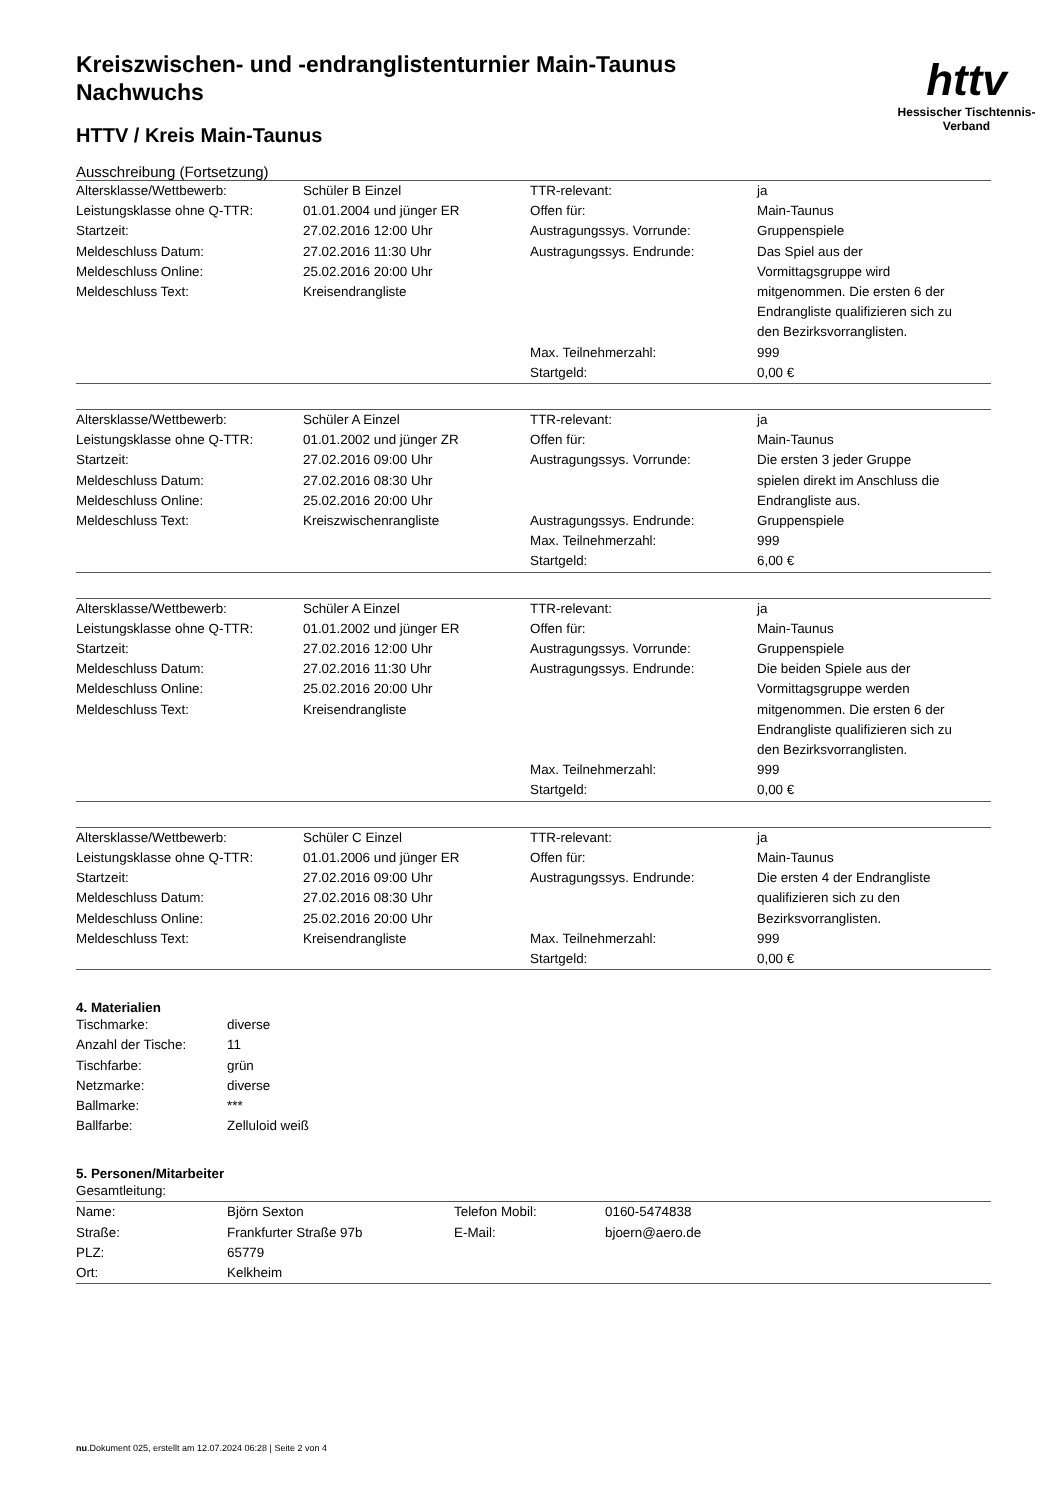Kreiszwischen- und -endranglistenturnier Main-Taunus Nachwuchs
httv
Hessischer Tischtennis-Verband
HTTV / Kreis Main-Taunus
Ausschreibung (Fortsetzung)
| Altersklasse/Wettbewerb: | Schüler B Einzel | TTR-relevant: | ja |
| Leistungsklasse ohne Q-TTR: | 01.01.2004 und jünger ER | Offen für: | Main-Taunus |
| Startzeit: | 27.02.2016 12:00 Uhr | Austragungssys. Vorrunde: | Gruppenspiele |
| Meldeschluss Datum: Meldeschluss Online: Meldeschluss Text: | 27.02.2016 11:30 Uhr 25.02.2016 20:00 Uhr Kreisendrangliste | Austragungssys. Endrunde: | Das Spiel aus der Vormittagsgruppe wird mitgenommen. Die ersten 6 der Endrangliste qualifizieren sich zu den Bezirksvorranglisten. |
| | | Max. Teilnehmerzahl: | 999 |
| | | Startgeld: | 0,00 € |
| Altersklasse/Wettbewerb: | Schüler A Einzel | TTR-relevant: | ja |
| Leistungsklasse ohne Q-TTR: | 01.01.2002 und jünger ZR | Offen für: | Main-Taunus |
| Startzeit: Meldeschluss Datum: Meldeschluss Online: | 27.02.2016 09:00 Uhr 27.02.2016 08:30 Uhr 25.02.2016 20:00 Uhr | Austragungssys. Vorrunde: | Die ersten 3 jeder Gruppe spielen direkt im Anschluss die Endrangliste aus. |
| Meldeschluss Text: | Kreiszwischenrangliste | Austragungssys. Endrunde: | Gruppenspiele |
| | | Max. Teilnehmerzahl: | 999 |
| | | Startgeld: | 6,00 € |
| Altersklasse/Wettbewerb: | Schüler A Einzel | TTR-relevant: | ja |
| Leistungsklasse ohne Q-TTR: | 01.01.2002 und jünger ER | Offen für: | Main-Taunus |
| Startzeit: | 27.02.2016 12:00 Uhr | Austragungssys. Vorrunde: | Gruppenspiele |
| Meldeschluss Datum: Meldeschluss Online: Meldeschluss Text: | 27.02.2016 11:30 Uhr 25.02.2016 20:00 Uhr Kreisendrangliste | Austragungssys. Endrunde: | Die beiden Spiele aus der Vormittagsgruppe werden mitgenommen. Die ersten 6 der Endrangliste qualifizieren sich zu den Bezirksvorranglisten. |
| | | Max. Teilnehmerzahl: | 999 |
| | | Startgeld: | 0,00 € |
| Altersklasse/Wettbewerb: | Schüler C Einzel | TTR-relevant: | ja |
| Leistungsklasse ohne Q-TTR: | 01.01.2006 und jünger ER | Offen für: | Main-Taunus |
| Startzeit: Meldeschluss Datum: Meldeschluss Online: | 27.02.2016 09:00 Uhr 27.02.2016 08:30 Uhr 25.02.2016 20:00 Uhr | Austragungssys. Endrunde: | Die ersten 4 der Endrangliste qualifizieren sich zu den Bezirksvorranglisten. |
| Meldeschluss Text: | Kreisendrangliste | Max. Teilnehmerzahl: | 999 |
| | | Startgeld: | 0,00 € |
4. Materialien
| Tischmarke: | diverse |
| Anzahl der Tische: | 11 |
| Tischfarbe: | grün |
| Netzmarke: | diverse |
| Ballmarke: | *** |
| Ballfarbe: | Zelluloid weiß |
5. Personen/Mitarbeiter
Gesamtleitung:
| Name: | Björn Sexton | Telefon Mobil: | 0160-5474838 |
| Straße: | Frankfurter Straße 97b | E-Mail: | bjoern@aero.de |
| PLZ: | 65779 | | |
| Ort: | Kelkheim | | |
nu.Dokument 025, erstellt am 12.07.2024 06:28 | Seite 2 von 4